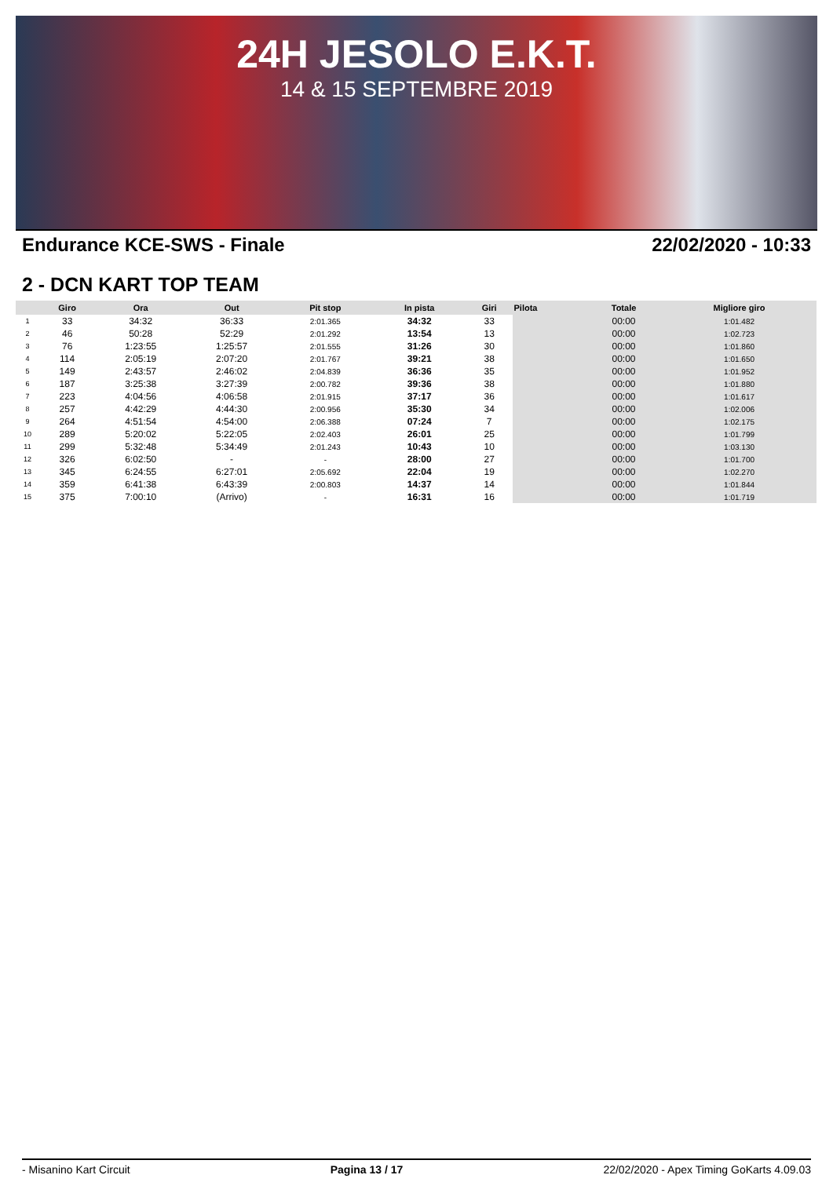24H JESOLO E.K.T.
14 & 15 SEPTEMBRE 2019
Endurance KCE-SWS - Finale 22/02/2020 - 10:33
2 - DCN KART TOP TEAM
| | Giro | Ora | Out | Pit stop | In pista | Giri | Pilota | Totale | Migliore giro |
| --- | --- | --- | --- | --- | --- | --- | --- | --- | --- |
| 1 | 33 | 34:32 | 36:33 | 2:01.365 | 34:32 | 33 | | 00:00 | 1:01.482 |
| 2 | 46 | 50:28 | 52:29 | 2:01.292 | 13:54 | 13 | | 00:00 | 1:02.723 |
| 3 | 76 | 1:23:55 | 1:25:57 | 2:01.555 | 31:26 | 30 | | 00:00 | 1:01.860 |
| 4 | 114 | 2:05:19 | 2:07:20 | 2:01.767 | 39:21 | 38 | | 00:00 | 1:01.650 |
| 5 | 149 | 2:43:57 | 2:46:02 | 2:04.839 | 36:36 | 35 | | 00:00 | 1:01.952 |
| 6 | 187 | 3:25:38 | 3:27:39 | 2:00.782 | 39:36 | 38 | | 00:00 | 1:01.880 |
| 7 | 223 | 4:04:56 | 4:06:58 | 2:01.915 | 37:17 | 36 | | 00:00 | 1:01.617 |
| 8 | 257 | 4:42:29 | 4:44:30 | 2:00.956 | 35:30 | 34 | | 00:00 | 1:02.006 |
| 9 | 264 | 4:51:54 | 4:54:00 | 2:06.388 | 07:24 | 7 | | 00:00 | 1:02.175 |
| 10 | 289 | 5:20:02 | 5:22:05 | 2:02.403 | 26:01 | 25 | | 00:00 | 1:01.799 |
| 11 | 299 | 5:32:48 | 5:34:49 | 2:01.243 | 10:43 | 10 | | 00:00 | 1:03.130 |
| 12 | 326 | 6:02:50 | - | - | 28:00 | 27 | | 00:00 | 1:01.700 |
| 13 | 345 | 6:24:55 | 6:27:01 | 2:05.692 | 22:04 | 19 | | 00:00 | 1:02.270 |
| 14 | 359 | 6:41:38 | 6:43:39 | 2:00.803 | 14:37 | 14 | | 00:00 | 1:01.844 |
| 15 | 375 | 7:00:10 | (Arrivo) | - | 16:31 | 16 | | 00:00 | 1:01.719 |
- Misanino Kart Circuit Pagina 13 / 17 22/02/2020 - Apex Timing GoKarts 4.09.03